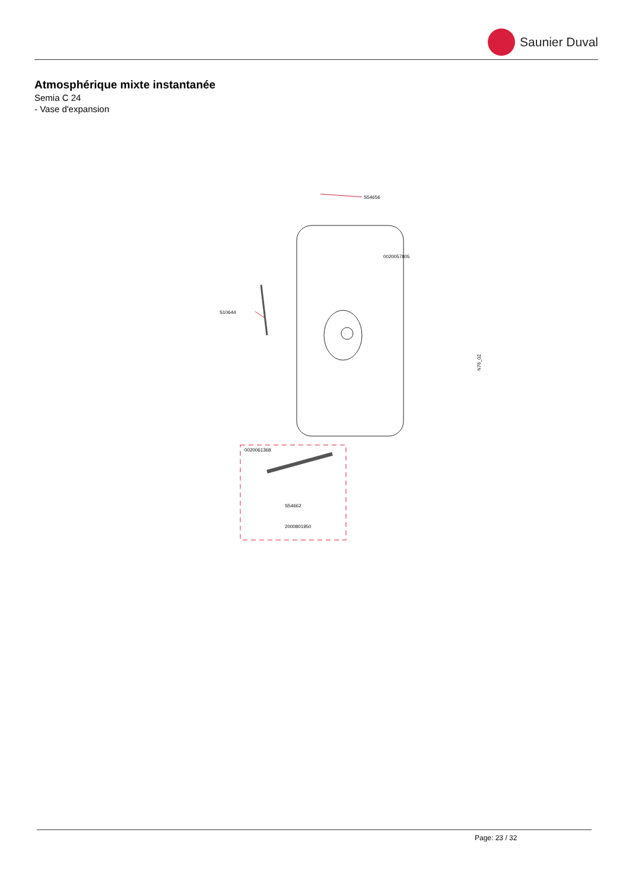Saunier Duval
Atmosphérique mixte instantanée
Semia C 24
- Vase d'expansion
S54656
0020057805
S10644
0020061368
S54662
2000801950
N76_02
Page: 23 / 32